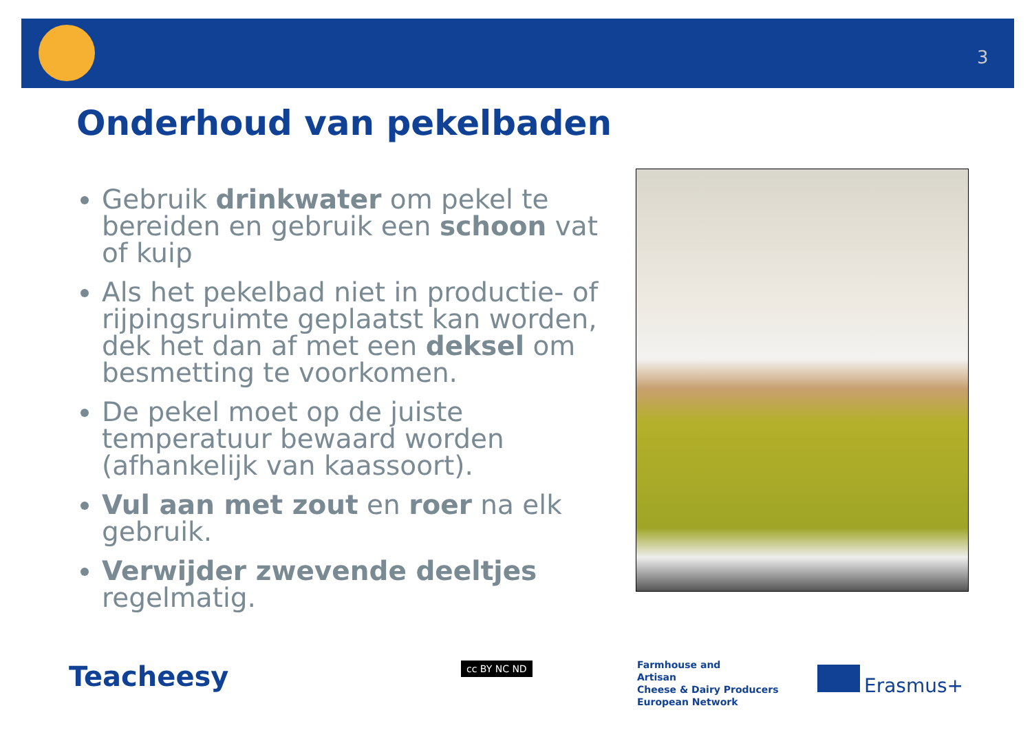3
Onderhoud van pekelbaden
Gebruik drinkwater om pekel te bereiden en gebruik een schoon vat of kuip
Als het pekelbad niet in productie- of rijpingsruimte geplaatst kan worden, dek het dan af met een deksel om besmetting te voorkomen.
De pekel moet op de juiste temperatuur bewaard worden (afhankelijk van kaassoort).
Vul aan met zout en roer na elk gebruik.
Verwijder zwevende deeltjes regelmatig.
Teacheesy cc BY NC ND
Farmhouse and
Artisan
Cheese & Dairy Producers
European Network
Erasmus+